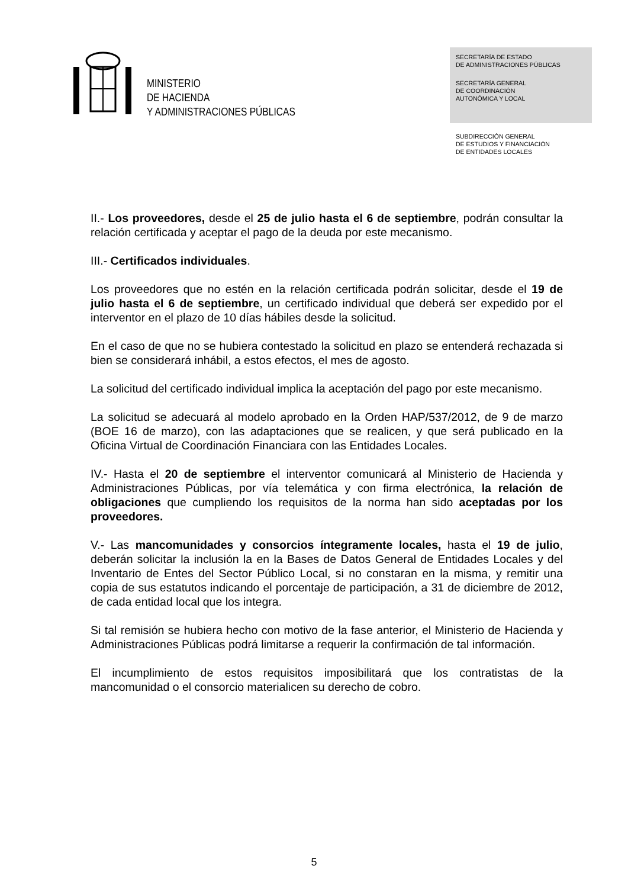MINISTERIO
DE HACIENDA
Y ADMINISTRACIONES PÚBLICAS
SECRETARÍA DE ESTADO
DE ADMINISTRACIONES PÚBLICAS
SECRETARÍA GENERAL
DE COORDINACIÓN
AUTONÓMICA Y LOCAL
SUBDIRECCIÓN GENERAL
DE ESTUDIOS Y FINANCIACIÓN
DE ENTIDADES LOCALES
II.- Los proveedores, desde el 25 de julio hasta el 6 de septiembre, podrán consultar la relación certificada y aceptar el pago de la deuda por este mecanismo.
III.- Certificados individuales.
Los proveedores que no estén en la relación certificada podrán solicitar, desde el 19 de julio hasta el 6 de septiembre, un certificado individual que deberá ser expedido por el interventor en el plazo de 10 días hábiles desde la solicitud.
En el caso de que no se hubiera contestado la solicitud en plazo se entenderá rechazada si bien se considerará inhábil, a estos efectos, el mes de agosto.
La solicitud del certificado individual implica la aceptación del pago por este mecanismo.
La solicitud se adecuará al modelo aprobado en la Orden HAP/537/2012, de 9 de marzo (BOE 16 de marzo), con las adaptaciones que se realicen, y que será publicado en la Oficina Virtual de Coordinación Financiara con las Entidades Locales.
IV.- Hasta el 20 de septiembre el interventor comunicará al Ministerio de Hacienda y Administraciones Públicas, por vía telemática y con firma electrónica, la relación de obligaciones que cumpliendo los requisitos de la norma han sido aceptadas por los proveedores.
V.- Las mancomunidades y consorcios íntegramente locales, hasta el 19 de julio, deberán solicitar la inclusión la en la Bases de Datos General de Entidades Locales y del Inventario de Entes del Sector Público Local, si no constaran en la misma, y remitir una copia de sus estatutos indicando el porcentaje de participación, a 31 de diciembre de 2012, de cada entidad local que los integra.
Si tal remisión se hubiera hecho con motivo de la fase anterior, el Ministerio de Hacienda y Administraciones Públicas podrá limitarse a requerir la confirmación de tal información.
El incumplimiento de estos requisitos imposibilitará que los contratistas de la mancomunidad o el consorcio materialicen su derecho de cobro.
5